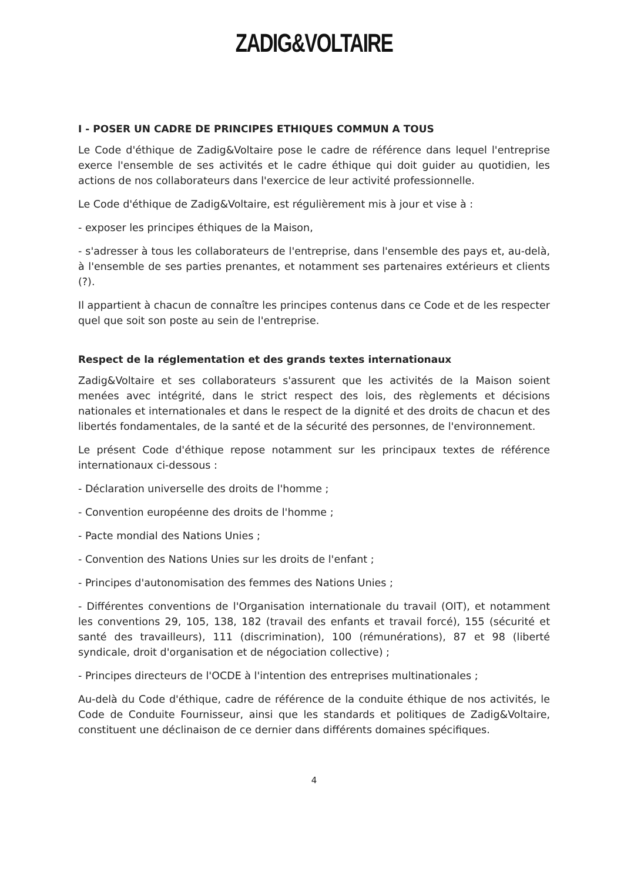ZADIG&VOLTAIRE
I - POSER UN CADRE DE PRINCIPES ETHIQUES COMMUN A TOUS
Le Code d'éthique de Zadig&Voltaire pose le cadre de référence dans lequel l'entreprise exerce l'ensemble de ses activités et le cadre éthique qui doit guider au quotidien, les actions de nos collaborateurs dans l'exercice de leur activité professionnelle.
Le Code d'éthique de Zadig&Voltaire, est régulièrement mis à jour et vise à :
- exposer les principes éthiques de la Maison,
- s'adresser à tous les collaborateurs de l'entreprise, dans l'ensemble des pays et, au-delà, à l'ensemble de ses parties prenantes, et notamment ses partenaires extérieurs et clients (?).
Il appartient à chacun de connaître les principes contenus dans ce Code et de les respecter quel que soit son poste au sein de l'entreprise.
Respect de la réglementation et des grands textes internationaux
Zadig&Voltaire et ses collaborateurs s'assurent que les activités de la Maison soient menées avec intégrité, dans le strict respect des lois, des règlements et décisions nationales et internationales et dans le respect de la dignité et des droits de chacun et des libertés fondamentales, de la santé et de la sécurité des personnes, de l'environnement.
Le présent Code d'éthique repose notamment sur les principaux textes de référence internationaux ci-dessous :
- Déclaration universelle des droits de l'homme ;
- Convention européenne des droits de l'homme ;
- Pacte mondial des Nations Unies ;
- Convention des Nations Unies sur les droits de l'enfant ;
- Principes d'autonomisation des femmes des Nations Unies ;
- Différentes conventions de l'Organisation internationale du travail (OIT), et notamment les conventions 29, 105, 138, 182 (travail des enfants et travail forcé), 155 (sécurité et santé des travailleurs), 111 (discrimination), 100 (rémunérations), 87 et 98 (liberté syndicale, droit d'organisation et de négociation collective) ;
- Principes directeurs de l'OCDE à l'intention des entreprises multinationales ;
Au-delà du Code d'éthique, cadre de référence de la conduite éthique de nos activités, le Code de Conduite Fournisseur, ainsi que les standards et politiques de Zadig&Voltaire, constituent une déclinaison de ce dernier dans différents domaines spécifiques.
4